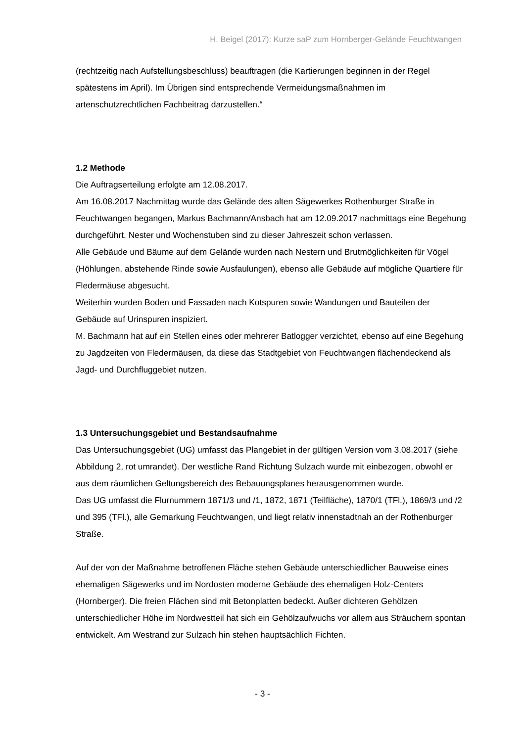H. Beigel (2017): Kurze saP zum Hornberger-Gelände Feuchtwangen
(rechtzeitig nach Aufstellungsbeschluss) beauftragen (die Kartierungen beginnen in der Regel spätestens im April). Im Übrigen sind entsprechende Vermeidungsmaßnahmen im artenschutzrechtlichen Fachbeitrag darzustellen.“
1.2 Methode
Die Auftragserteilung erfolgte am 12.08.2017.
Am 16.08.2017 Nachmittag wurde das Gelände des alten Sägewerkes Rothenburger Straße in Feuchtwangen begangen, Markus Bachmann/Ansbach hat am 12.09.2017 nachmittags eine Begehung durchgeführt. Nester und Wochenstuben sind zu dieser Jahreszeit schon verlassen.
Alle Gebäude und Bäume auf dem Gelände wurden nach Nestern und Brutmöglichkeiten für Vögel (Höhlungen, abstehende Rinde sowie Ausfaulungen), ebenso alle Gebäude auf mögliche Quartiere für Fledermäuse abgesucht.
Weiterhin wurden Boden und Fassaden nach Kotspuren sowie Wandungen und Bauteilen der Gebäude auf Urinspuren inspiziert.
M. Bachmann hat auf ein Stellen eines oder mehrerer Batlogger verzichtet, ebenso auf eine Begehung zu Jagdzeiten von Fledermäusen, da diese das Stadtgebiet von Feuchtwangen flächendeckend als Jagd- und Durchfluggebiet nutzen.
1.3 Untersuchungsgebiet und Bestandsaufnahme
Das Untersuchungsgebiet (UG) umfasst das Plangebiet in der gültigen Version vom 3.08.2017 (siehe Abbildung 2, rot umrandet). Der westliche Rand Richtung Sulzach wurde mit einbezogen, obwohl er aus dem räumlichen Geltungsbereich des Bebauungsplanes herausgenommen wurde.
Das UG umfasst die Flurnummern 1871/3 und /1, 1872, 1871 (Teilfläche), 1870/1 (TFl.), 1869/3 und /2 und 395 (TFl.), alle Gemarkung Feuchtwangen, und liegt relativ innenstadtnah an der Rothenburger Straße.
Auf der von der Maßnahme betroffenen Fläche stehen Gebäude unterschiedlicher Bauweise eines ehemaligen Sägewerks und im Nordosten moderne Gebäude des ehemaligen Holz-Centers (Hornberger). Die freien Flächen sind mit Betonplatten bedeckt. Außer dichteren Gehölzen unterschiedlicher Höhe im Nordwestteil hat sich ein Gehölzaufwuchs vor allem aus Sträuchern spontan entwickelt. Am Westrand zur Sulzach hin stehen hauptsächlich Fichten.
- 3 -